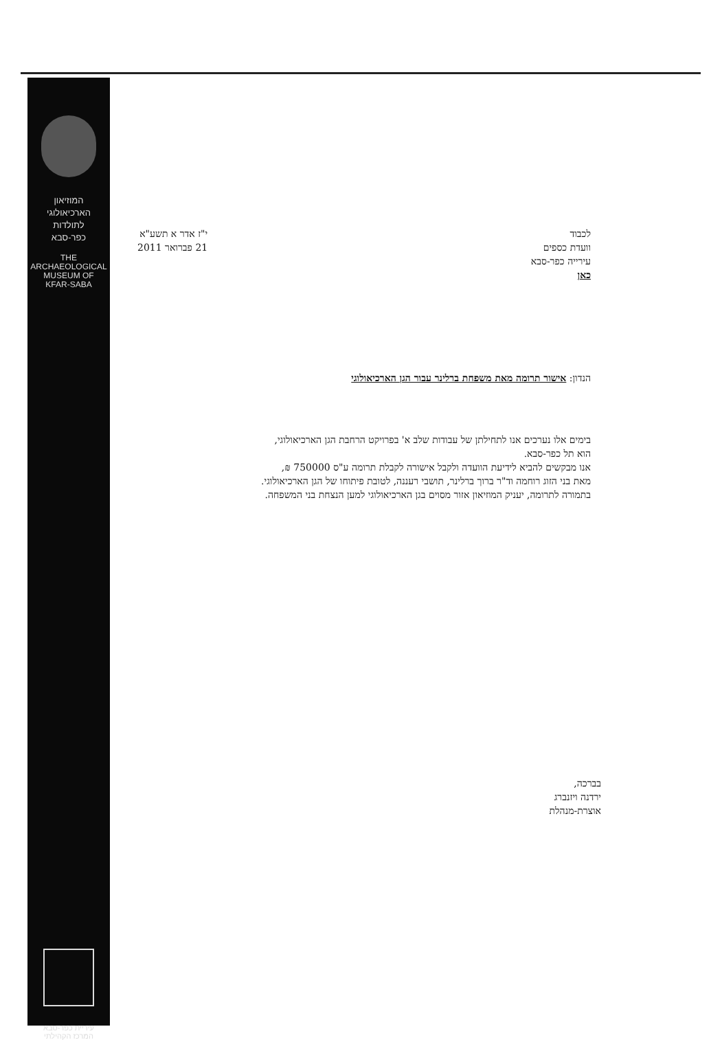המוזיאון
הארכיאולוגי
לתולדות
כפר-סבא
THE
ARCHAEOLOGICAL
MUSEUM OF
KFAR-SABA
עיריית כפר-סבא
המרכז הקהילתי
לכבוד
וועדת כספים
עירייה כפר-סבא
כאן
י"ז אדר א תשע"א
21 פברואר 2011
הנדון: אישור תרומה מאת משפחת ברלינר עבור הגן הארכיאולוגי
בימים אלו נערכים אנו לתחילתן של עבודות שלב א' בפרויקט הרחבת הגן הארכיאולוגי,
הוא תל כפר-סבא.
אנו מבקשים להביא לידיעת הוועדה ולקבל אישורה לקבלת תרומה ע"ס 750000 ₪,
מאת בני הזוג רוחמה וד"ר ברוך ברלינר, תושבי רעננה, לטובת פיתוחו של הגן הארכיאולוגי.
בתמורה לתרומה, יעניק המוזיאון אזור מסוים בגן הארכיאולוגי למען הנצחת בני המשפחה.
בברכה,
ירדנה ויזנברג
אוצרת-מנהלת